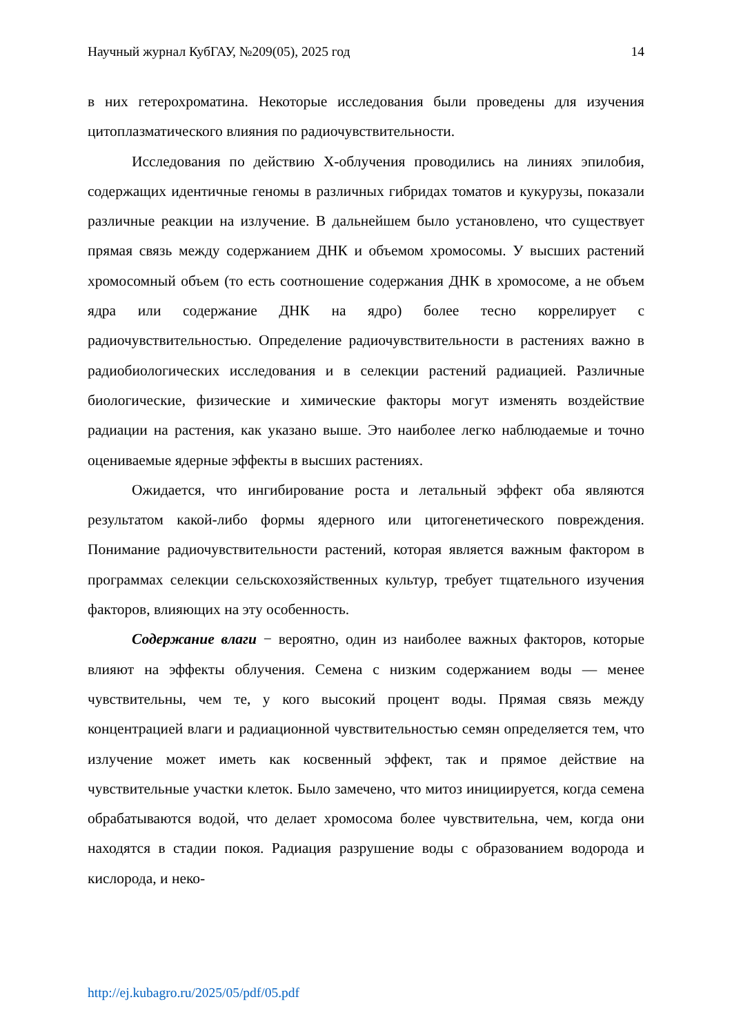Научный журнал КубГАУ, №209(05), 2025 год 14
в них гетерохроматина. Некоторые исследования были проведены для изучения цитоплазматического влияния по радиочувствительности.
Исследования по действию X-облучения проводились на линиях эпилобия, содержащих идентичные геномы в различных гибридах томатов и кукурузы, показали различные реакции на излучение. В дальнейшем было установлено, что существует прямая связь между содержанием ДНК и объемом хромосомы. У высших растений хромосомный объем (то есть соотношение содержания ДНК в хромосоме, а не объем ядра или содержание ДНК на ядро) более тесно коррелирует с радиочувствительностью. Определение радиочувствительности в растениях важно в радиобиологических исследования и в селекции растений радиацией. Различные биологические, физические и химические факторы могут изменять воздействие радиации на растения, как указано выше. Это наиболее легко наблюдаемые и точно оцениваемые ядерные эффекты в высших растениях.
Ожидается, что ингибирование роста и летальный эффект оба являются результатом какой-либо формы ядерного или цитогенетического повреждения. Понимание радиочувствительности растений, которая является важным фактором в программах селекции сельскохозяйственных культур, требует тщательного изучения факторов, влияющих на эту особенность.
Содержание влаги − вероятно, один из наиболее важных факторов, которые влияют на эффекты облучения. Семена с низким содержанием воды — менее чувствительны, чем те, у кого высокий процент воды. Прямая связь между концентрацией влаги и радиационной чувствительностью семян определяется тем, что излучение может иметь как косвенный эффект, так и прямое действие на чувствительные участки клеток. Было замечено, что митоз инициируется, когда семена обрабатываются водой, что делает хромосома более чувствительна, чем, когда они находятся в стадии покоя. Радиация разрушение воды с образованием водорода и кислорода, и неко-
http://ej.kubagro.ru/2025/05/pdf/05.pdf